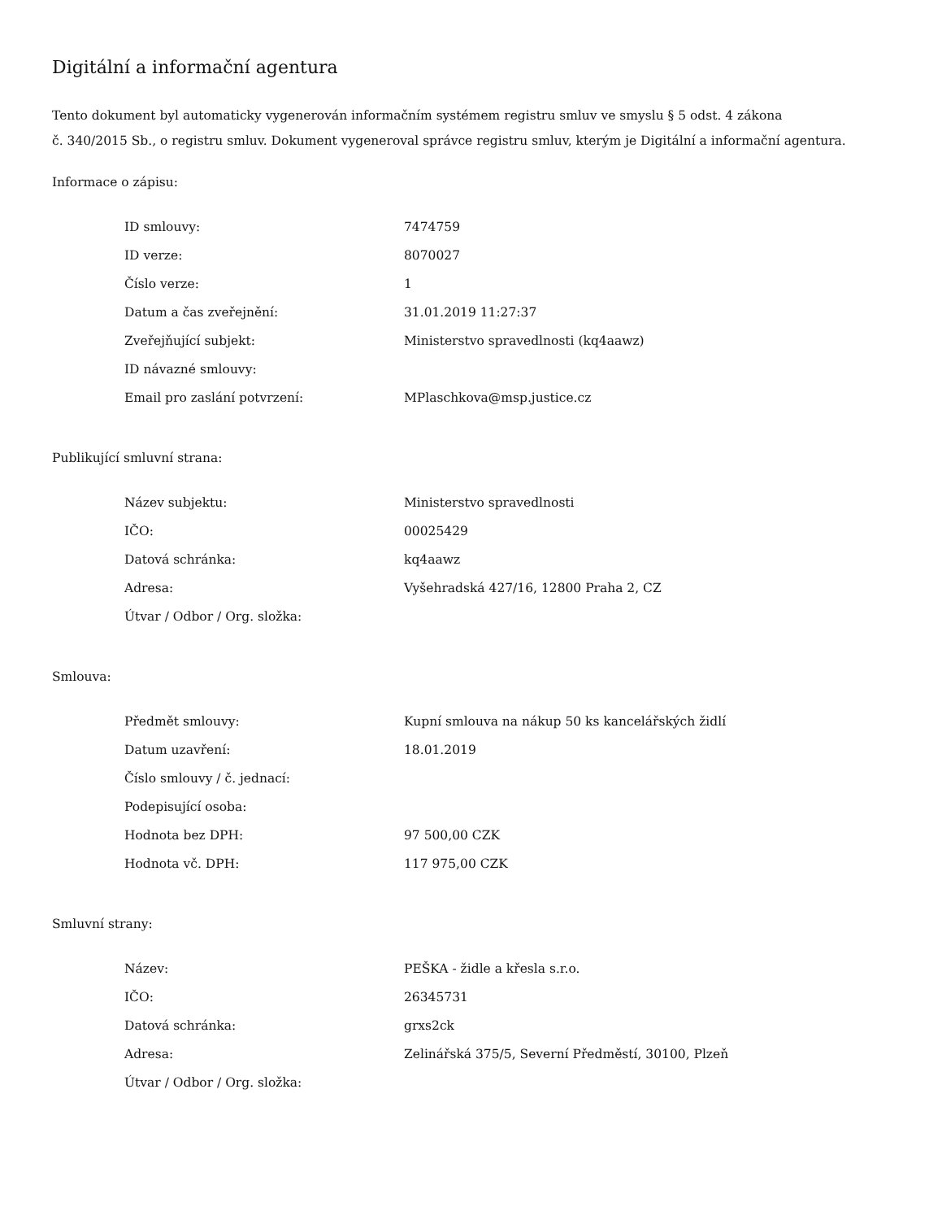Digitální a informační agentura
Tento dokument byl automaticky vygenerován informačním systémem registru smluv ve smyslu § 5 odst. 4 zákona
č. 340/2015 Sb., o registru smluv. Dokument vygeneroval správce registru smluv, kterým je Digitální a informační agentura.
Informace o zápisu:
| ID smlouvy: | 7474759 |
| ID verze: | 8070027 |
| Číslo verze: | 1 |
| Datum a čas zveřejnění: | 31.01.2019 11:27:37 |
| Zveřejňující subjekt: | Ministerstvo spravedlnosti (kq4aawz) |
| ID návazné smlouvy: | |
| Email pro zaslání potvrzení: | MPlaschkova@msp.justice.cz |
Publikující smluvní strana:
| Název subjektu: | Ministerstvo spravedlnosti |
| IČO: | 00025429 |
| Datová schránka: | kq4aawz |
| Adresa: | Vyšehradská 427/16, 12800 Praha 2, CZ |
| Útvar / Odbor / Org. složka: | |
Smlouva:
| Předmět smlouvy: | Kupní smlouva na nákup 50 ks kancelářských židlí |
| Datum uzavření: | 18.01.2019 |
| Číslo smlouvy / č. jednací: | |
| Podepisující osoba: | |
| Hodnota bez DPH: | 97 500,00 CZK |
| Hodnota vč. DPH: | 117 975,00 CZK |
Smluvní strany:
| Název: | PEŠKA - židle a křesla s.r.o. |
| IČO: | 26345731 |
| Datová schránka: | grxs2ck |
| Adresa: | Zelinářská 375/5, Severní Předměstí, 30100, Plzeň |
| Útvar / Odbor / Org. složka: | |